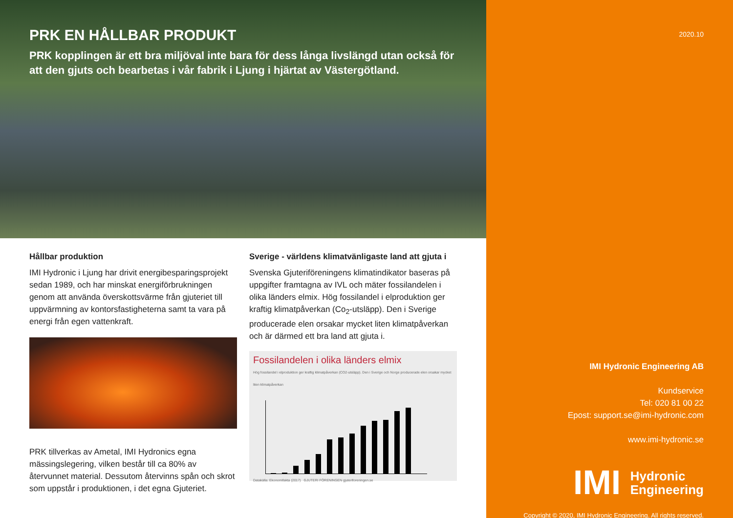PRK EN HÅLLBAR PRODUKT
PRK kopplingen är ett bra miljöval inte bara för dess långa livslängd utan också för att den gjuts och bearbetas i vår fabrik i Ljung i hjärtat av Västergötland.
Hållbar produktion
IMI Hydronic i Ljung har drivit energibesparingsprojekt sedan 1989, och har minskat energiförbrukningen genom att använda överskottsvärme från gjuteriet till uppvärmning av kontorsfastigheterna samt ta vara på energi från egen vattenkraft.
PRK tillverkas av Ametal, IMI Hydronics egna mässingslegering, vilken består till ca 80% av återvunnet material. Dessutom återvinns spån och skrot som uppstår i produktionen, i det egna Gjuteriet.
Sverige - världens klimatvänligaste land att gjuta i
Svenska Gjuteriföreningens klimatindikator baseras på uppgifter framtagna av IVL och mäter fossilandelen i olika länders elmix. Hög fossilandel i elproduktion ger kraftig klimatpåverkan (Co<sub>2</sub>-utsläpp). Den i Sverige producerade elen orsakar mycket liten klimatpåverkan och är därmed ett bra land att gjuta i.
Fossilandelen i olika länders elmix
Hög fossilandel i elproduktion ger kraftig klimatpåverkan (CO2-utsläpp). Den i Sverige och Norge producerade elen orsakar mycket liten klimatpåverkan
Datakälla: Ekonomifakta (2017) GJUTERI FÖRENINGEN gjuteriforeningen.se
2020.10
IMI Hydronic Engineering AB
Kundservice
Tel: 020 81 00 22
Epost: support.se@imi-hydronic.com
www.imi-hydronic.se
IMI Hydronic
Engineering
Copyright © 2020, IMI Hydronic Engineering. All rights reserved.